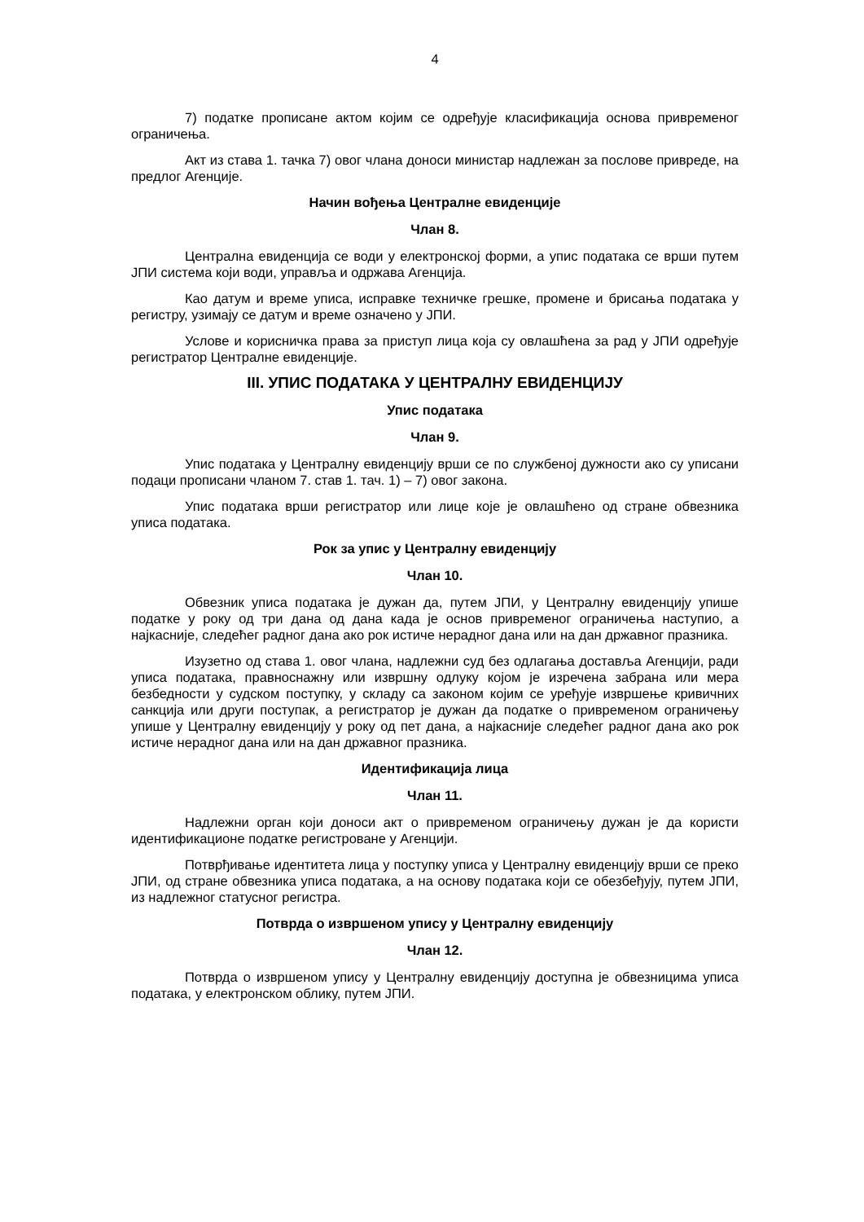4
7) податке прописане актом којим се одређује класификација основа привременог ограничења.
Акт из става 1. тачка 7) овог члана доноси министар надлежан за послове привреде, на предлог Агенције.
Начин вођења Централне евиденције
Члан 8.
Централна евиденција се води у електронској форми, а упис података се врши путем ЈПИ система који води, управља и одржава Агенција.
Као датум и време уписа, исправке техничке грешке, промене и брисања података у регистру, узимају се датум и време означено у ЈПИ.
Услове и корисничка права за приступ лица која су овлашћена за рад у ЈПИ одређује регистратор Централне евиденције.
III. УПИС ПОДАТАКА У ЦЕНТРАЛНУ ЕВИДЕНЦИЈУ
Упис података
Члан 9.
Упис података у Централну евиденцију врши се по службеној дужности ако су уписани подаци прописани чланом 7. став 1. тач. 1) – 7) овог закона.
Упис података врши регистратор или лице које је овлашћено од стране обвезника уписа података.
Рок за упис у Централну евиденцију
Члан 10.
Обвезник уписа података је дужан да, путем ЈПИ, у Централну евиденцију упише податке у року од три дана од дана када је основ привременог ограничења наступио, а најкасније, следећег радног дана ако рок истиче нерадног дана или на дан државног празника.
Изузетно од става 1. овог члана, надлежни суд без одлагања доставља Агенцији, ради уписа података, правноснажну или извршну одлуку којом је изречена забрана или мера безбедности у судском поступку, у складу са законом којим се уређује извршење кривичних санкција или други поступак, а регистратор је дужан да податке о привременом ограничењу упише у Централну евиденцију у року од пет дана, а најкасније следећег радног дана ако рок истиче нерадног дана или на дан државног празника.
Идентификација лица
Члан 11.
Надлежни орган који доноси акт о привременом ограничењу дужан је да користи идентификационе податке регистроване у Агенцији.
Потврђивање идентитета лица у поступку уписа у Централну евиденцију врши се преко ЈПИ, од стране обвезника уписа података, а на основу података који се обезбеђују, путем ЈПИ, из надлежног статусног регистра.
Потврда о извршеном упису у Централну евиденцију
Члан 12.
Потврда о извршеном упису у Централну евиденцију доступна је обвезницима уписа података, у електронском облику, путем ЈПИ.